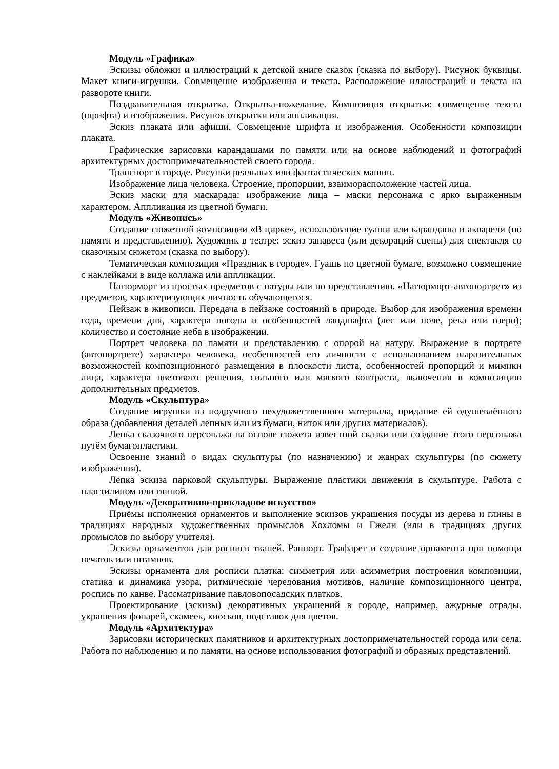Модуль «Графика»
Эскизы обложки и иллюстраций к детской книге сказок (сказка по выбору). Рисунок буквицы. Макет книги-игрушки. Совмещение изображения и текста. Расположение иллюстраций и текста на развороте книги.
Поздравительная открытка. Открытка-пожелание. Композиция открытки: совмещение текста (шрифта) и изображения. Рисунок открытки или аппликация.
Эскиз плаката или афиши. Совмещение шрифта и изображения. Особенности композиции плаката.
Графические зарисовки карандашами по памяти или на основе наблюдений и фотографий архитектурных достопримечательностей своего города.
Транспорт в городе. Рисунки реальных или фантастических машин.
Изображение лица человека. Строение, пропорции, взаиморасположение частей лица.
Эскиз маски для маскарада: изображение лица – маски персонажа с ярко выраженным характером. Аппликация из цветной бумаги.
Модуль «Живопись»
Создание сюжетной композиции «В цирке», использование гуаши или карандаша и акварели (по памяти и представлению). Художник в театре: эскиз занавеса (или декораций сцены) для спектакля со сказочным сюжетом (сказка по выбору).
Тематическая композиция «Праздник в городе». Гуашь по цветной бумаге, возможно совмещение с наклейками в виде коллажа или аппликации.
Натюрморт из простых предметов с натуры или по представлению. «Натюрморт-автопортрет» из предметов, характеризующих личность обучающегося.
Пейзаж в живописи. Передача в пейзаже состояний в природе. Выбор для изображения времени года, времени дня, характера погоды и особенностей ландшафта (лес или поле, река или озеро); количество и состояние неба в изображении.
Портрет человека по памяти и представлению с опорой на натуру. Выражение в портрете (автопортрете) характера человека, особенностей его личности с использованием выразительных возможностей композиционного размещения в плоскости листа, особенностей пропорций и мимики лица, характера цветового решения, сильного или мягкого контраста, включения в композицию дополнительных предметов.
Модуль «Скульптура»
Создание игрушки из подручного нехудожественного материала, придание ей одушевлённого образа (добавления деталей лепных или из бумаги, ниток или других материалов).
Лепка сказочного персонажа на основе сюжета известной сказки или создание этого персонажа путём бумагопластики.
Освоение знаний о видах скульптуры (по назначению) и жанрах скульптуры (по сюжету изображения).
Лепка эскиза парковой скульптуры. Выражение пластики движения в скульптуре. Работа с пластилином или глиной.
Модуль «Декоративно-прикладное искусство»
Приёмы исполнения орнаментов и выполнение эскизов украшения посуды из дерева и глины в традициях народных художественных промыслов Хохломы и Гжели (или в традициях других промыслов по выбору учителя).
Эскизы орнаментов для росписи тканей. Раппорт. Трафарет и создание орнамента при помощи печаток или штампов.
Эскизы орнамента для росписи платка: симметрия или асимметрия построения композиции, статика и динамика узора, ритмические чередования мотивов, наличие композиционного центра, роспись по канве. Рассматривание павловопосадских платков.
Проектирование (эскизы) декоративных украшений в городе, например, ажурные ограды, украшения фонарей, скамеек, киосков, подставок для цветов.
Модуль «Архитектура»
Зарисовки исторических памятников и архитектурных достопримечательностей города или села. Работа по наблюдению и по памяти, на основе использования фотографий и образных представлений.